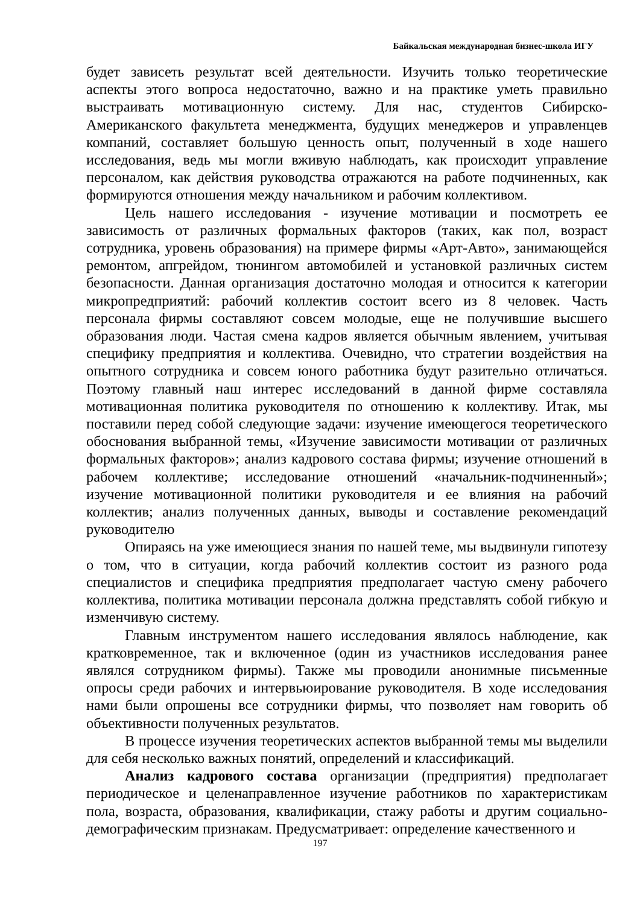Байкальская международная бизнес-школа ИГУ
будет зависеть результат всей деятельности. Изучить только теоретические аспекты этого вопроса недостаточно, важно и на практике уметь правильно выстраивать мотивационную систему. Для нас, студентов Сибирско-Американского факультета менеджмента, будущих менеджеров и управленцев компаний, составляет большую ценность опыт, полученный в ходе нашего исследования, ведь мы могли вживую наблюдать, как происходит управление персоналом, как действия руководства отражаются на работе подчиненных, как формируются отношения между начальником и рабочим коллективом.
Цель нашего исследования - изучение мотивации и посмотреть ее зависимость от различных формальных факторов (таких, как пол, возраст сотрудника, уровень образования) на примере фирмы «Арт-Авто», занимающейся ремонтом, апгрейдом, тюнингом автомобилей и установкой различных систем безопасности. Данная организация достаточно молодая и относится к категории микропредприятий: рабочий коллектив состоит всего из 8 человек. Часть персонала фирмы составляют совсем молодые, еще не получившие высшего образования люди. Частая смена кадров является обычным явлением, учитывая специфику предприятия и коллектива. Очевидно, что стратегии воздействия на опытного сотрудника и совсем юного работника будут разительно отличаться. Поэтому главный наш интерес исследований в данной фирме составляла мотивационная политика руководителя по отношению к коллективу. Итак, мы поставили перед собой следующие задачи: изучение имеющегося теоретического обоснования выбранной темы, «Изучение зависимости мотивации от различных формальных факторов»; анализ кадрового состава фирмы; изучение отношений в рабочем коллективе; исследование отношений «начальник-подчиненный»; изучение мотивационной политики руководителя и ее влияния на рабочий коллектив; анализ полученных данных, выводы и составление рекомендаций руководителю
Опираясь на уже имеющиеся знания по нашей теме, мы выдвинули гипотезу о том, что в ситуации, когда рабочий коллектив состоит из разного рода специалистов и специфика предприятия предполагает частую смену рабочего коллектива, политика мотивации персонала должна представлять собой гибкую и изменчивую систему.
Главным инструментом нашего исследования являлось наблюдение, как кратковременное, так и включенное (один из участников исследования ранее являлся сотрудником фирмы). Также мы проводили анонимные письменные опросы среди рабочих и интервьюирование руководителя. В ходе исследования нами были опрошены все сотрудники фирмы, что позволяет нам говорить об объективности полученных результатов.
В процессе изучения теоретических аспектов выбранной темы мы выделили для себя несколько важных понятий, определений и классификаций.
Анализ кадрового состава организации (предприятия) предполагает периодическое и целенаправленное изучение работников по характеристикам пола, возраста, образования, квалификации, стажу работы и другим социально-демографическим признакам. Предусматривает: определение качественного и
197